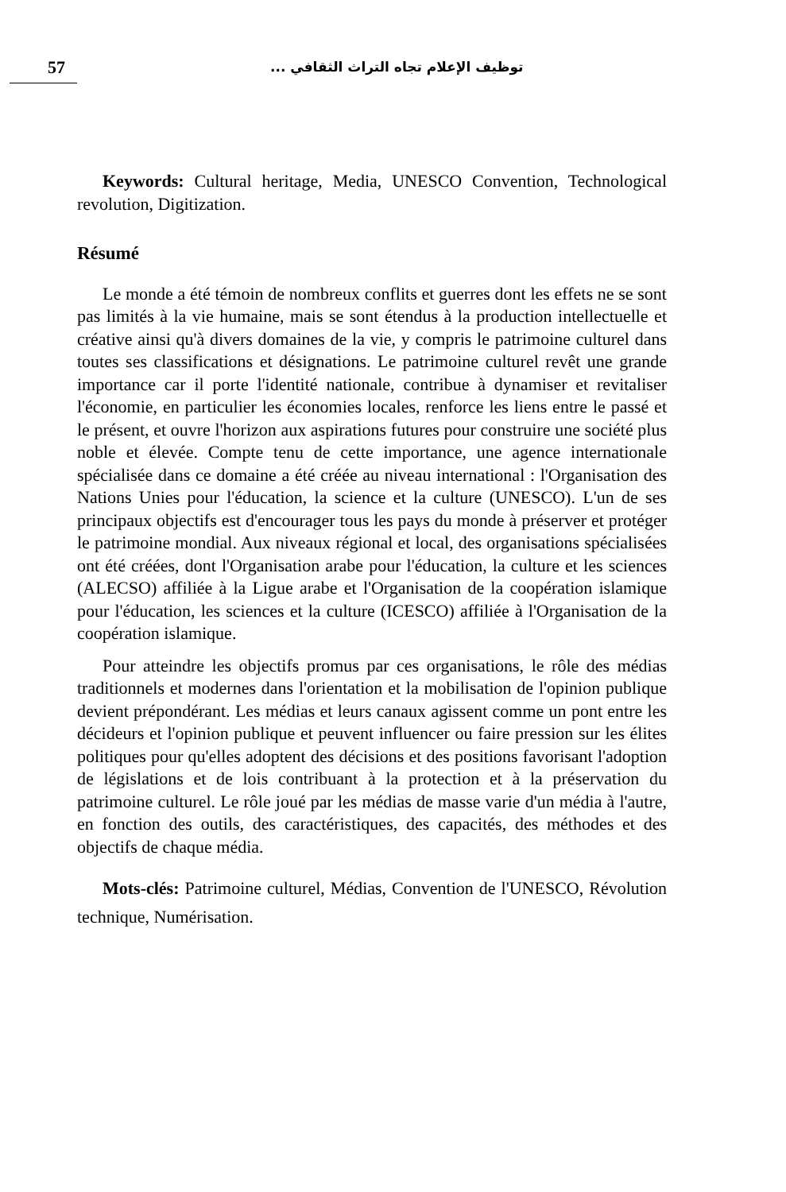57
توظيف الإعلام تجاه التراث الثقافي ...
Keywords: Cultural heritage, Media, UNESCO Convention, Technological revolution, Digitization.
Résumé
Le monde a été témoin de nombreux conflits et guerres dont les effets ne se sont pas limités à la vie humaine, mais se sont étendus à la production intellectuelle et créative ainsi qu'à divers domaines de la vie, y compris le patrimoine culturel dans toutes ses classifications et désignations. Le patrimoine culturel revêt une grande importance car il porte l'identité nationale, contribue à dynamiser et revitaliser l'économie, en particulier les économies locales, renforce les liens entre le passé et le présent, et ouvre l'horizon aux aspirations futures pour construire une société plus noble et élevée. Compte tenu de cette importance, une agence internationale spécialisée dans ce domaine a été créée au niveau international : l'Organisation des Nations Unies pour l'éducation, la science et la culture (UNESCO). L'un de ses principaux objectifs est d'encourager tous les pays du monde à préserver et protéger le patrimoine mondial. Aux niveaux régional et local, des organisations spécialisées ont été créées, dont l'Organisation arabe pour l'éducation, la culture et les sciences (ALECSO) affiliée à la Ligue arabe et l'Organisation de la coopération islamique pour l'éducation, les sciences et la culture (ICESCO) affiliée à l'Organisation de la coopération islamique.
Pour atteindre les objectifs promus par ces organisations, le rôle des médias traditionnels et modernes dans l'orientation et la mobilisation de l'opinion publique devient prépondérant. Les médias et leurs canaux agissent comme un pont entre les décideurs et l'opinion publique et peuvent influencer ou faire pression sur les élites politiques pour qu'elles adoptent des décisions et des positions favorisant l'adoption de législations et de lois contribuant à la protection et à la préservation du patrimoine culturel. Le rôle joué par les médias de masse varie d'un média à l'autre, en fonction des outils, des caractéristiques, des capacités, des méthodes et des objectifs de chaque média.
Mots-clés: Patrimoine culturel, Médias, Convention de l'UNESCO, Révolution technique, Numérisation.